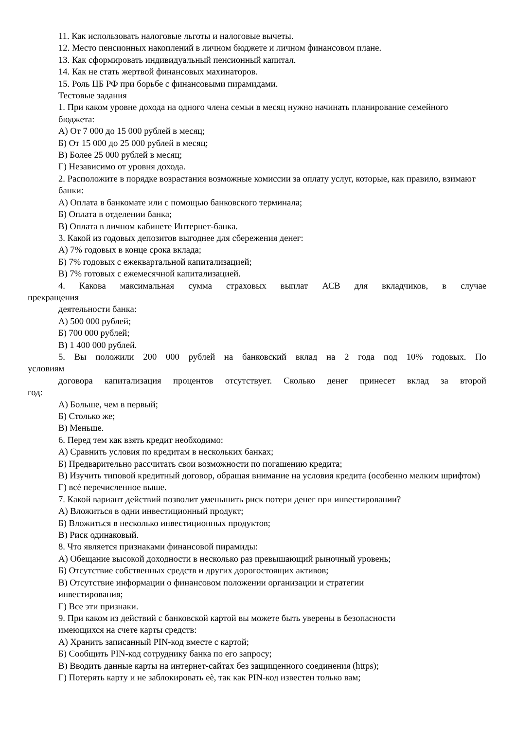11. Как использовать налоговые льготы и налоговые вычеты.
12. Место пенсионных накоплений в личном бюджете и личном финансовом плане.
13. Как сформировать индивидуальный пенсионный капитал.
14. Как не стать жертвой финансовых махинаторов.
15. Роль ЦБ РФ при борьбе с финансовыми пирамидами.
Тестовые задания
1. При каком уровне дохода на одного члена семьи в месяц нужно начинать планирование семейного бюджета:
А) От 7 000 до 15 000 рублей в месяц;
Б) От 15 000 до 25 000 рублей в месяц;
В) Более 25 000 рублей в месяц;
Г) Независимо от уровня дохода.
2. Расположите в порядке возрастания возможные комиссии за оплату услуг, которые, как правило, взимают банки:
А) Оплата в банкомате или с помощью банковского терминала;
Б) Оплата в отделении банка;
В) Оплата в личном кабинете Интернет-банка.
3. Какой из годовых депозитов выгоднее для сбережения денег:
А) 7% годовых в конце срока вклада;
Б) 7% годовых с ежеквартальной капитализацией;
В) 7% готовых с ежемесячной капитализацией.
4. Какова максимальная сумма страховых выплат АСВ для вкладчиков, в случае
прекращения
деятельности банка:
А) 500 000 рублей;
Б) 700 000 рублей;
В) 1 400 000 рублей.
5. Вы положили 200 000 рублей на банковский вклад на 2 года под 10% годовых. По
условиям
договора капитализация процентов отсутствует. Сколько денег принесет вклад за второй
год:
А) Больше, чем в первый;
Б) Столько же;
В) Меньше.
6. Перед тем как взять кредит необходимо:
А) Сравнить условия по кредитам в нескольких банках;
Б) Предварительно рассчитать свои возможности по погашению кредита;
В) Изучить типовой кредитный договор, обращая внимание на условия кредита (особенно мелким шрифтом)
Г) всѐ перечисленное выше.
7. Какой вариант действий позволит уменьшить риск потери денег при инвестировании?
А) Вложиться в одни инвестиционный продукт;
Б) Вложиться в несколько инвестиционных продуктов;
В) Риск одинаковый.
8. Что является признаками финансовой пирамиды:
А) Обещание высокой доходности в несколько раз превышающий рыночный уровень;
Б) Отсутствие собственных средств и других дорогостоящих активов;
В) Отсутствие информации о финансовом положении организации и стратегии
инвестирования;
Г) Все эти признаки.
9. При каком из действий с банковской картой вы можете быть уверены в безопасности
имеющихся на счете карты средств:
А) Хранить записанный PIN-код вместе с картой;
Б) Сообщить PIN-код сотруднику банка по его запросу;
В) Вводить данные карты на интернет-сайтах без защищенного соединения (https);
Г) Потерять карту и не заблокировать еѐ, так как PIN-код известен только вам;